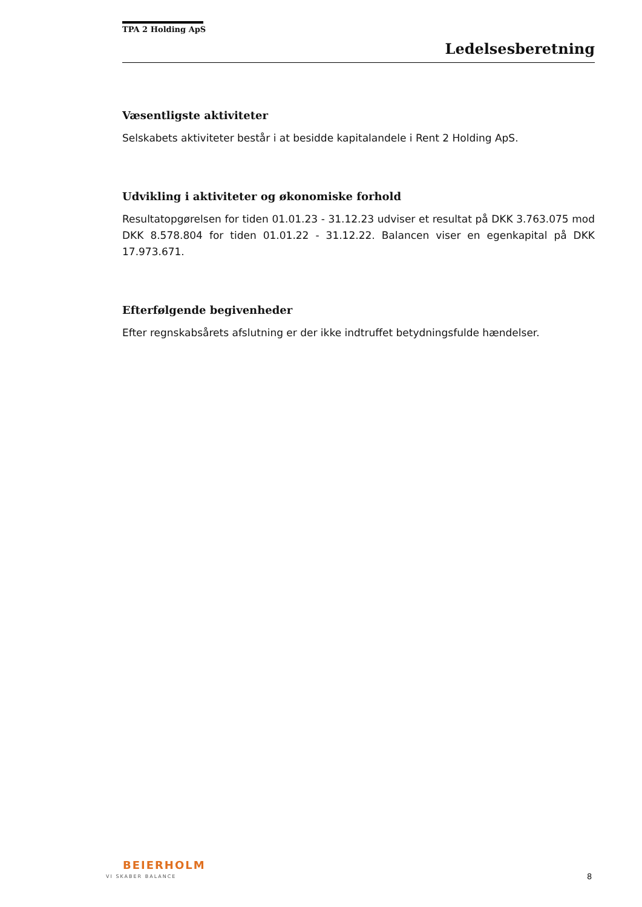TPA 2 Holding ApS
Ledelsesberetning
Væsentligste aktiviteter
Selskabets aktiviteter består i at besidde kapitalandele i Rent 2 Holding ApS.
Udvikling i aktiviteter og økonomiske forhold
Resultatopgørelsen for tiden 01.01.23 - 31.12.23 udviser et resultat på DKK 3.763.075 mod DKK 8.578.804 for tiden 01.01.22 - 31.12.22. Balancen viser en egenkapital på DKK 17.973.671.
Efterfølgende begivenheder
Efter regnskabsårets afslutning er der ikke indtruffet betydningsfulde hændelser.
BEIERHOLM
VI SKABER BALANCE 8